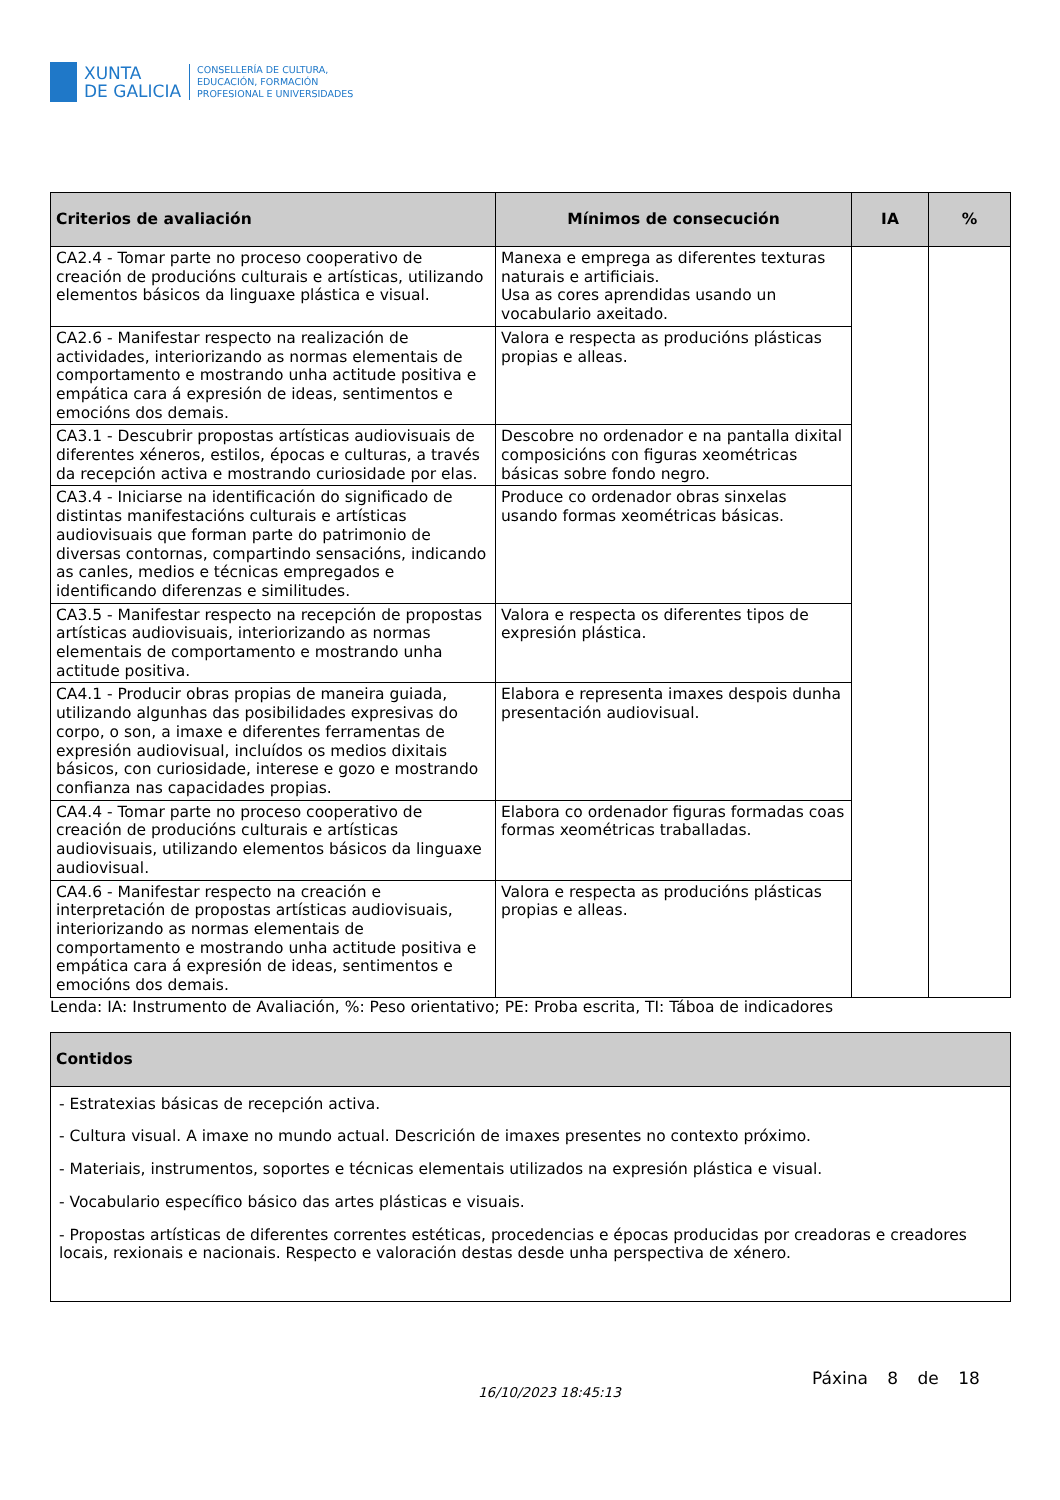XUNTA
DE GALICIA
CONSELLERÍA DE CULTURA,
EDUCACIÓN, FORMACIÓN
PROFESIONAL E UNIVERSIDADES
| Criterios de avaliación | Mínimos de consecución | IA | % |
| --- | --- | --- | --- |
| CA2.4 - Tomar parte no proceso cooperativo de creación de producións culturais e artísticas, utilizando elementos básicos da linguaxe plástica e visual. | Manexa e emprega as diferentes texturas naturais e artificiais. Usa as cores aprendidas usando un vocabulario axeitado. | | |
| CA2.6 - Manifestar respecto na realización de actividades, interiorizando as normas elementais de comportamento e mostrando unha actitude positiva e empática cara á expresión de ideas, sentimentos e emocións dos demais. | Valora e respecta as producións plásticas propias e alleas. | | |
| CA3.1 - Descubrir propostas artísticas audiovisuais de diferentes xéneros, estilos, épocas e culturas, a través da recepción activa e mostrando curiosidade por elas. | Descobre no ordenador e na pantalla dixital composicións con figuras xeométricas básicas sobre fondo negro. | | |
| CA3.4 - Iniciarse na identificación do significado de distintas manifestacións culturais e artísticas audiovisuais que forman parte do patrimonio de diversas contornas, compartindo sensacións, indicando as canles, medios e técnicas empregados e identificando diferenzas e similitudes. | Produce co ordenador obras sinxelas usando formas xeométricas básicas. | | |
| CA3.5 - Manifestar respecto na recepción de propostas artísticas audiovisuais, interiorizando as normas elementais de comportamento e mostrando unha actitude positiva. | Valora e respecta os diferentes tipos de expresión plástica. | | |
| CA4.1 - Producir obras propias de maneira guiada, utilizando algunhas das posibilidades expresivas do corpo, o son, a imaxe e diferentes ferramentas de expresión audiovisual, incluídos os medios dixitais básicos, con curiosidade, interese e gozo e mostrando confianza nas capacidades propias. | Elabora e representa imaxes despois dunha presentación audiovisual. | | |
| CA4.4 - Tomar parte no proceso cooperativo de creación de producións culturais e artísticas audiovisuais, utilizando elementos básicos da linguaxe audiovisual. | Elabora co ordenador figuras formadas coas formas xeométricas traballadas. | | |
| CA4.6 - Manifestar respecto na creación e interpretación de propostas artísticas audiovisuais, interiorizando as normas elementais de comportamento e mostrando unha actitude positiva e empática cara á expresión de ideas, sentimentos e emocións dos demais. | Valora e respecta as producións plásticas propias e alleas. | | |
Lenda: IA: Instrumento de Avaliación, %: Peso orientativo; PE: Proba escrita, TI: Táboa de indicadores
| Contidos |
| --- |
| - Estratexias básicas de recepción activa. - Cultura visual. A imaxe no mundo actual. Descrición de imaxes presentes no contexto próximo. - Materiais, instrumentos, soportes e técnicas elementais utilizados na expresión plástica e visual. - Vocabulario específico básico das artes plásticas e visuais. - Propostas artísticas de diferentes correntes estéticas, procedencias e épocas producidas por creadoras e creadores locais, rexionais e nacionais. Respecto e valoración destas desde unha perspectiva de xénero. |
16/10/2023 18:45:13
Páxina 8 de 18